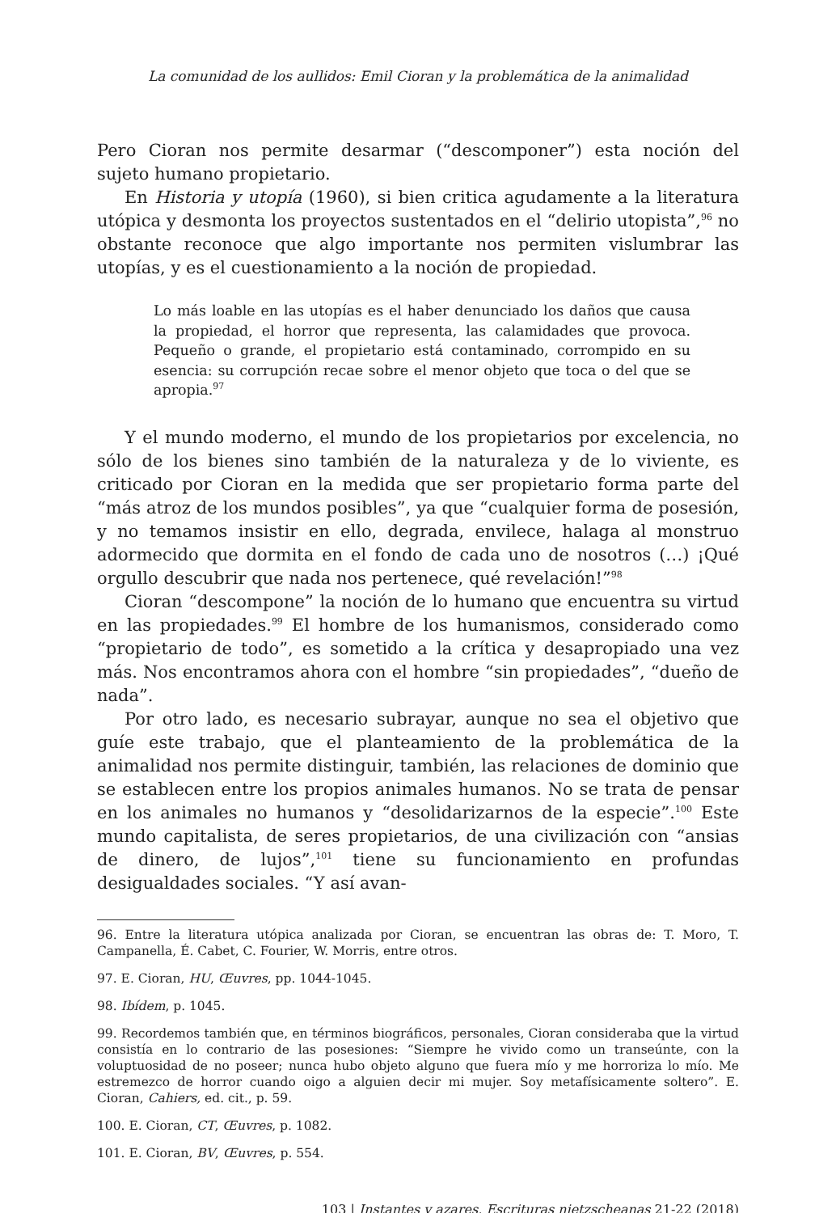La comunidad de los aullidos: Emil Cioran y la problemática de la animalidad
Pero Cioran nos permite desarmar (“descomponer”) esta noción del sujeto humano propietario.
En Historia y utopía (1960), si bien critica agudamente a la literatura utópica y desmonta los proyectos sustentados en el “delirio utopista”,<sup>96</sup> no obstante reconoce que algo importante nos permiten vislumbrar las utopías, y es el cuestionamiento a la noción de propiedad.
Lo más loable en las utopías es el haber denunciado los daños que causa la propiedad, el horror que representa, las calamidades que provoca. Pequeño o grande, el propietario está contaminado, corrompido en su esencia: su corrupción recae sobre el menor objeto que toca o del que se apropia.<sup>97</sup>
Y el mundo moderno, el mundo de los propietarios por excelencia, no sólo de los bienes sino también de la naturaleza y de lo viviente, es criticado por Cioran en la medida que ser propietario forma parte del “más atroz de los mundos posibles”, ya que “cualquier forma de posesión, y no temamos insistir en ello, degrada, envilece, halaga al monstruo adormecido que dormita en el fondo de cada uno de nosotros (…) ¡Qué orgullo descubrir que nada nos pertenece, qué revelación!”<sup>98</sup>
Cioran “descompone” la noción de lo humano que encuentra su virtud en las propiedades.<sup>99</sup> El hombre de los humanismos, considerado como “propietario de todo”, es sometido a la crítica y desapropiado una vez más. Nos encontramos ahora con el hombre “sin propiedades”, “dueño de nada”.
Por otro lado, es necesario subrayar, aunque no sea el objetivo que guíe este trabajo, que el planteamiento de la problemática de la animalidad nos permite distinguir, también, las relaciones de dominio que se establecen entre los propios animales humanos. No se trata de pensar en los animales no humanos y “desolidarizarnos de la especie”.<sup>100</sup> Este mundo capitalista, de seres propietarios, de una civilización con “ansias de dinero, de lujos”,<sup>101</sup> tiene su funcionamiento en profundas desigualdades sociales. “Y así avan-
96. Entre la literatura utópica analizada por Cioran, se encuentran las obras de: T. Moro, T. Campanella, É. Cabet, C. Fourier, W. Morris, entre otros.
97. E. Cioran, HU, Œuvres, pp. 1044-1045.
98. Ibídem, p. 1045.
99. Recordemos también que, en términos biográficos, personales, Cioran consideraba que la virtud consistía en lo contrario de las posesiones: “Siempre he vivido como un transeúnte, con la voluptuosidad de no poseer; nunca hubo objeto alguno que fuera mío y me horroriza lo mío. Me estremezco de horror cuando oigo a alguien decir mi mujer. Soy metafísicamente soltero”. E. Cioran, Cahiers, ed. cit., p. 59.
100. E. Cioran, CT, Œuvres, p. 1082.
101. E. Cioran, BV, Œuvres, p. 554.
103 | Instantes y azares. Escrituras nietzscheanas 21-22 (2018)